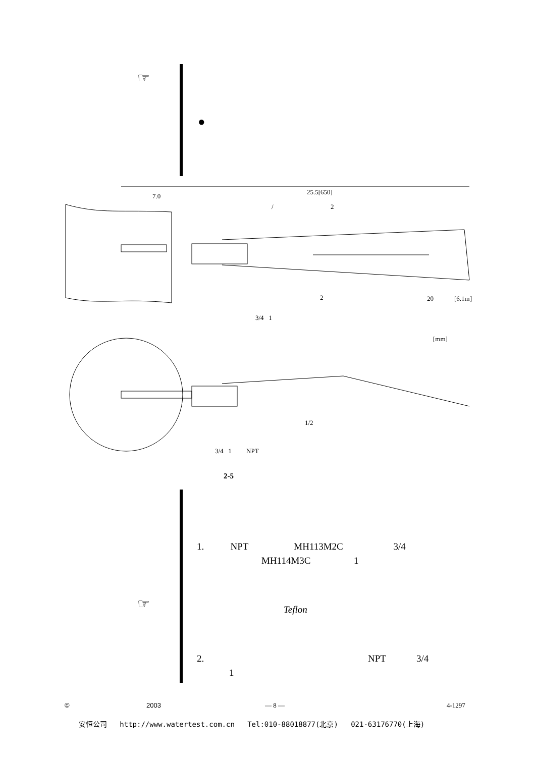☞
●
7.0
25.5[650]
/ 2
2 20 [6.1m]
3/4 1
[mm]
1/2
3/4 1 NPT
2-5
1. NPT MH113M2C 3/4
MH114M3C 1
☞ Teflon
2. NPT 3/4
1
© 2003 — 8 — 4-1297
安恒公司 http://www.watertest.com.cn Tel:010-88018877(北京) 021-63176770(上海)